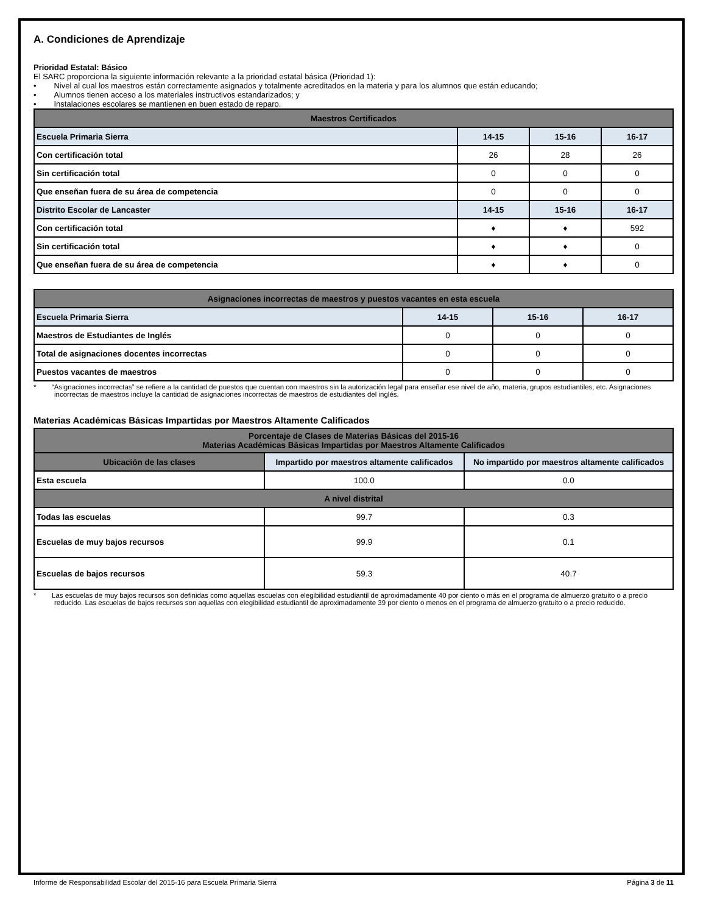A. Condiciones de Aprendizaje
Prioridad Estatal: Básico
El SARC proporciona la siguiente información relevante a la prioridad estatal básica (Prioridad 1):
• Nivel al cual los maestros están correctamente asignados y totalmente acreditados en la materia y para los alumnos que están educando;
• Alumnos tienen acceso a los materiales instructivos estandarizados; y
• Instalaciones escolares se mantienen en buen estado de reparo.
| Maestros Certificados | | | |
| --- | --- | --- | --- |
| Escuela Primaria Sierra | 14-15 | 15-16 | 16-17 |
| Con certificación total | 26 | 28 | 26 |
| Sin certificación total | 0 | 0 | 0 |
| Que enseñan fuera de su área de competencia | 0 | 0 | 0 |
| Distrito Escolar de Lancaster | 14-15 | 15-16 | 16-17 |
| Con certificación total | ♦ | ♦ | 592 |
| Sin certificación total | ♦ | ♦ | 0 |
| Que enseñan fuera de su área de competencia | ♦ | ♦ | 0 |
| Asignaciones incorrectas de maestros y puestos vacantes en esta escuela | | | |
| --- | --- | --- | --- |
| Escuela Primaria Sierra | 14-15 | 15-16 | 16-17 |
| Maestros de Estudiantes de Inglés | 0 | 0 | 0 |
| Total de asignaciones docentes incorrectas | 0 | 0 | 0 |
| Puestos vacantes de maestros | 0 | 0 | 0 |
* “Asignaciones incorrectas” se refiere a la cantidad de puestos que cuentan con maestros sin la autorización legal para enseñar ese nivel de año, materia, grupos estudiantiles, etc. Asignaciones incorrectas de maestros incluye la cantidad de asignaciones incorrectas de maestros de estudiantes del inglés.
Materias Académicas Básicas Impartidas por Maestros Altamente Calificados
| Porcentaje de Clases de Materias Básicas del 2015-16 Materias Académicas Básicas Impartidas por Maestros Altamente Calificados | | |
| --- | --- | --- |
| Ubicación de las clases | Impartido por maestros altamente calificados | No impartido por maestros altamente calificados |
| Esta escuela | 100.0 | 0.0 |
| A nivel distrital | | |
| Todas las escuelas | 99.7 | 0.3 |
| Escuelas de muy bajos recursos | 99.9 | 0.1 |
| Escuelas de bajos recursos | 59.3 | 40.7 |
* Las escuelas de muy bajos recursos son definidas como aquellas escuelas con elegibilidad estudiantil de aproximadamente 40 por ciento o más en el programa de almuerzo gratuito o a precio reducido. Las escuelas de bajos recursos son aquellas con elegibilidad estudiantil de aproximadamente 39 por ciento o menos en el programa de almuerzo gratuito o a precio reducido.
Informe de Responsabilidad Escolar del 2015-16 para Escuela Primaria Sierra Página 3 de 11